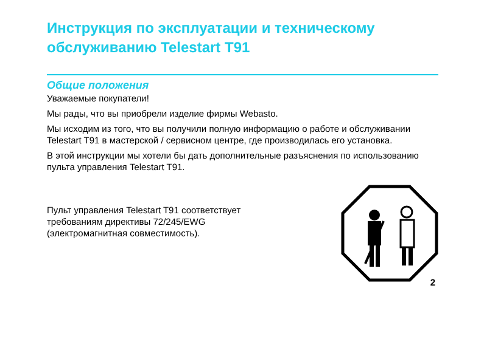Инструкция по эксплуатации и техническому обслуживанию Telestart T91
Общие положения
Уважаемые покупатели!
Мы рады, что вы приобрели изделие фирмы Webasto.
Мы исходим из того, что вы получили полную информацию о работе и обслуживании Telestart T91 в мастерской / сервисном центре, где производилась его установка.
В этой инструкции мы хотели бы дать дополнительные разъяснения по использованию пульта управления Telestart T91.
Пульт управления Telestart T91 соответствует
требованиям директивы 72/245/EWG
(электромагнитная совместимость).
2